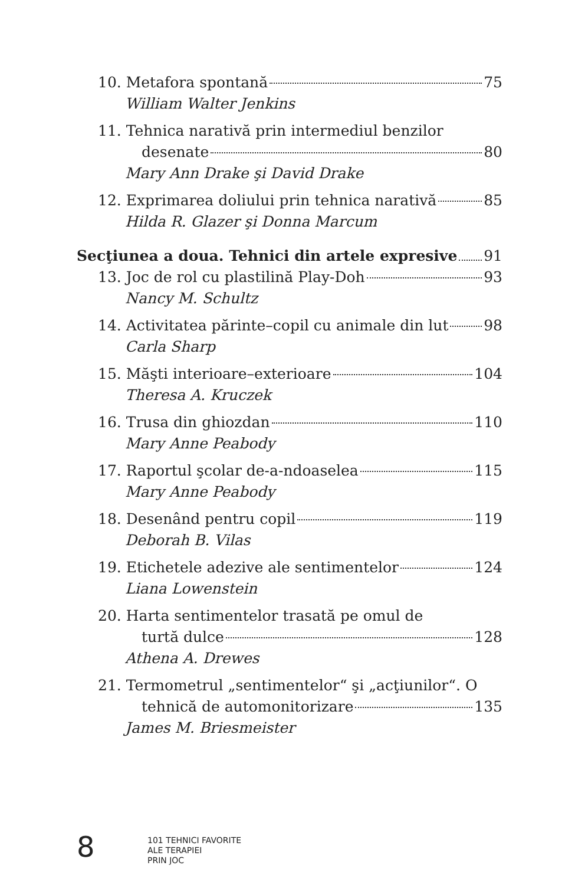10. Metafora spontană 75
William Walter Jenkins
11. Tehnica narativă prin intermediul benzilor
desenate 80
Mary Ann Drake şi David Drake
12. Exprimarea doliului prin tehnica narativă 85
Hilda R. Glazer şi Donna Marcum
Secţiunea a doua. Tehnici din artele expresive 91
13. Joc de rol cu plastilină Play-Doh 93
Nancy M. Schultz
14. Activitatea părinte–copil cu animale din lut 98
Carla Sharp
15. Măşti interioare–exterioare 104
Theresa A. Kruczek
16. Trusa din ghiozdan 110
Mary Anne Peabody
17. Raportul şcolar de-a-ndoaselea 115
Mary Anne Peabody
18. Desenând pentru copil 119
Deborah B. Vilas
19. Etichetele adezive ale sentimentelor 124
Liana Lowenstein
20. Harta sentimentelor trasată pe omul de
turtă dulce 128
Athena A. Drewes
21. Termometrul „sentimentelor“ şi „acţiunilor“. O
tehnică de automonitorizare 135
James M. Briesmeister
8
101 TEHNICI FAVORITE
ALE TERAPIEI
PRIN JOC